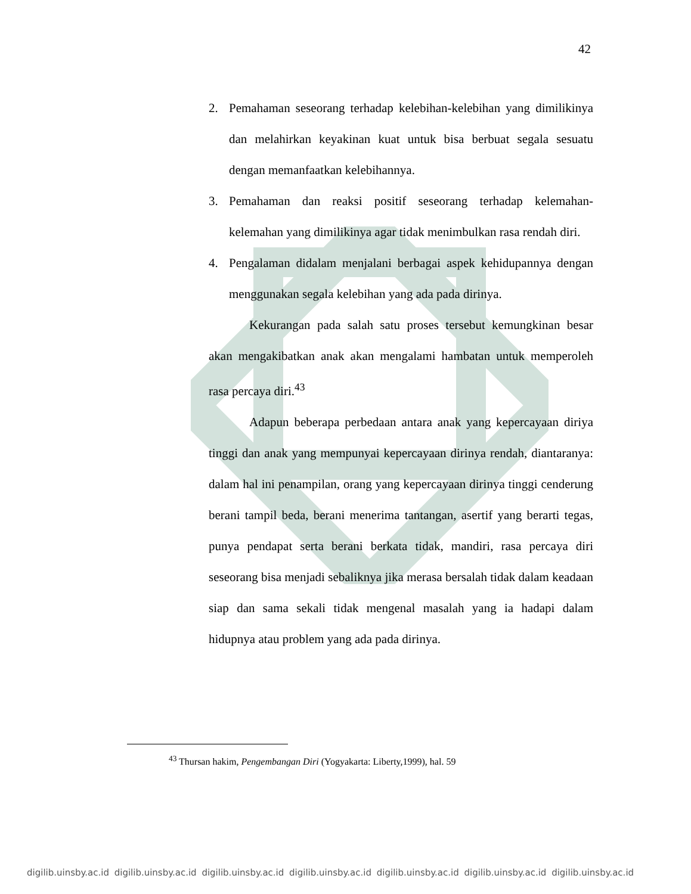42
2. Pemahaman seseorang terhadap kelebihan-kelebihan yang dimilikinya dan melahirkan keyakinan kuat untuk bisa berbuat segala sesuatu dengan memanfaatkan kelebihannya.
3. Pemahaman dan reaksi positif seseorang terhadap kelemahan-kelemahan yang dimilikinya agar tidak menimbulkan rasa rendah diri.
4. Pengalaman didalam menjalani berbagai aspek kehidupannya dengan menggunakan segala kelebihan yang ada pada dirinya.
Kekurangan pada salah satu proses tersebut kemungkinan besar akan mengakibatkan anak akan mengalami hambatan untuk memperoleh rasa percaya diri.<sup>43</sup>
Adapun beberapa perbedaan antara anak yang kepercayaan diriya tinggi dan anak yang mempunyai kepercayaan dirinya rendah, diantaranya: dalam hal ini penampilan, orang yang kepercayaan dirinya tinggi cenderung berani tampil beda, berani menerima tantangan, asertif yang berarti tegas, punya pendapat serta berani berkata tidak, mandiri, rasa percaya diri seseorang bisa menjadi sebaliknya jika merasa bersalah tidak dalam keadaan siap dan sama sekali tidak mengenal masalah yang ia hadapi dalam hidupnya atau problem yang ada pada dirinya.
<sup>43</sup> Thursan hakim, Pengembangan Diri (Yogyakarta: Liberty,1999), hal. 59
digilib.uinsby.ac.id digilib.uinsby.ac.id digilib.uinsby.ac.id digilib.uinsby.ac.id digilib.uinsby.ac.id digilib.uinsby.ac.id digilib.uinsby.ac.id